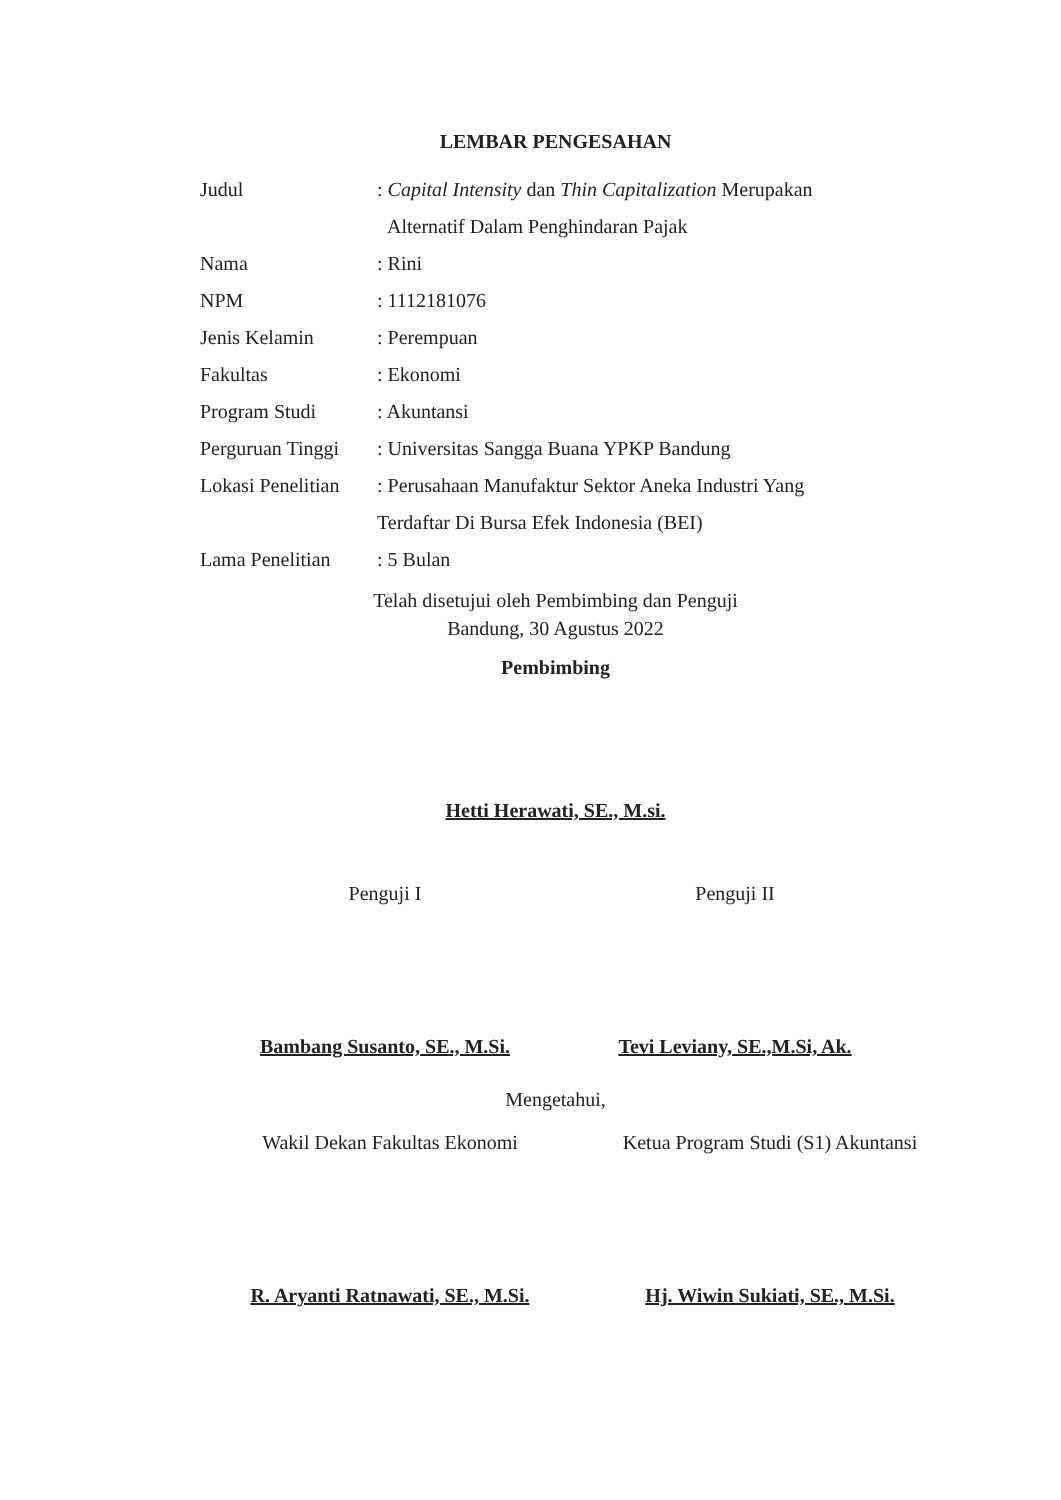LEMBAR PENGESAHAN
Judul: Capital Intensity dan Thin Capitalization Merupakan
Alternatif Dalam Penghindaran Pajak
Nama: Rini
NPM: 1112181076
Jenis Kelamin: Perempuan
Fakultas: Ekonomi
Program Studi: Akuntansi
Perguruan Tinggi: Universitas Sangga Buana YPKP Bandung
Lokasi Penelitian: Perusahaan Manufaktur Sektor Aneka Industri Yang
Terdaftar Di Bursa Efek Indonesia (BEI)
Lama Penelitian: 5 Bulan
Telah disetujui oleh Pembimbing dan Penguji
Bandung, 30 Agustus 2022
Pembimbing
Hetti Herawati, SE., M.si.
Penguji I Penguji II
Bambang Susanto, SE., M.Si. Tevi Leviany, SE.,M.Si, Ak.
Mengetahui,
Wakil Dekan Fakultas Ekonomi Ketua Program Studi (S1) Akuntansi
R. Aryanti Ratnawati, SE., M.Si.
Hj. Wiwin Sukiati, SE., M.Si.